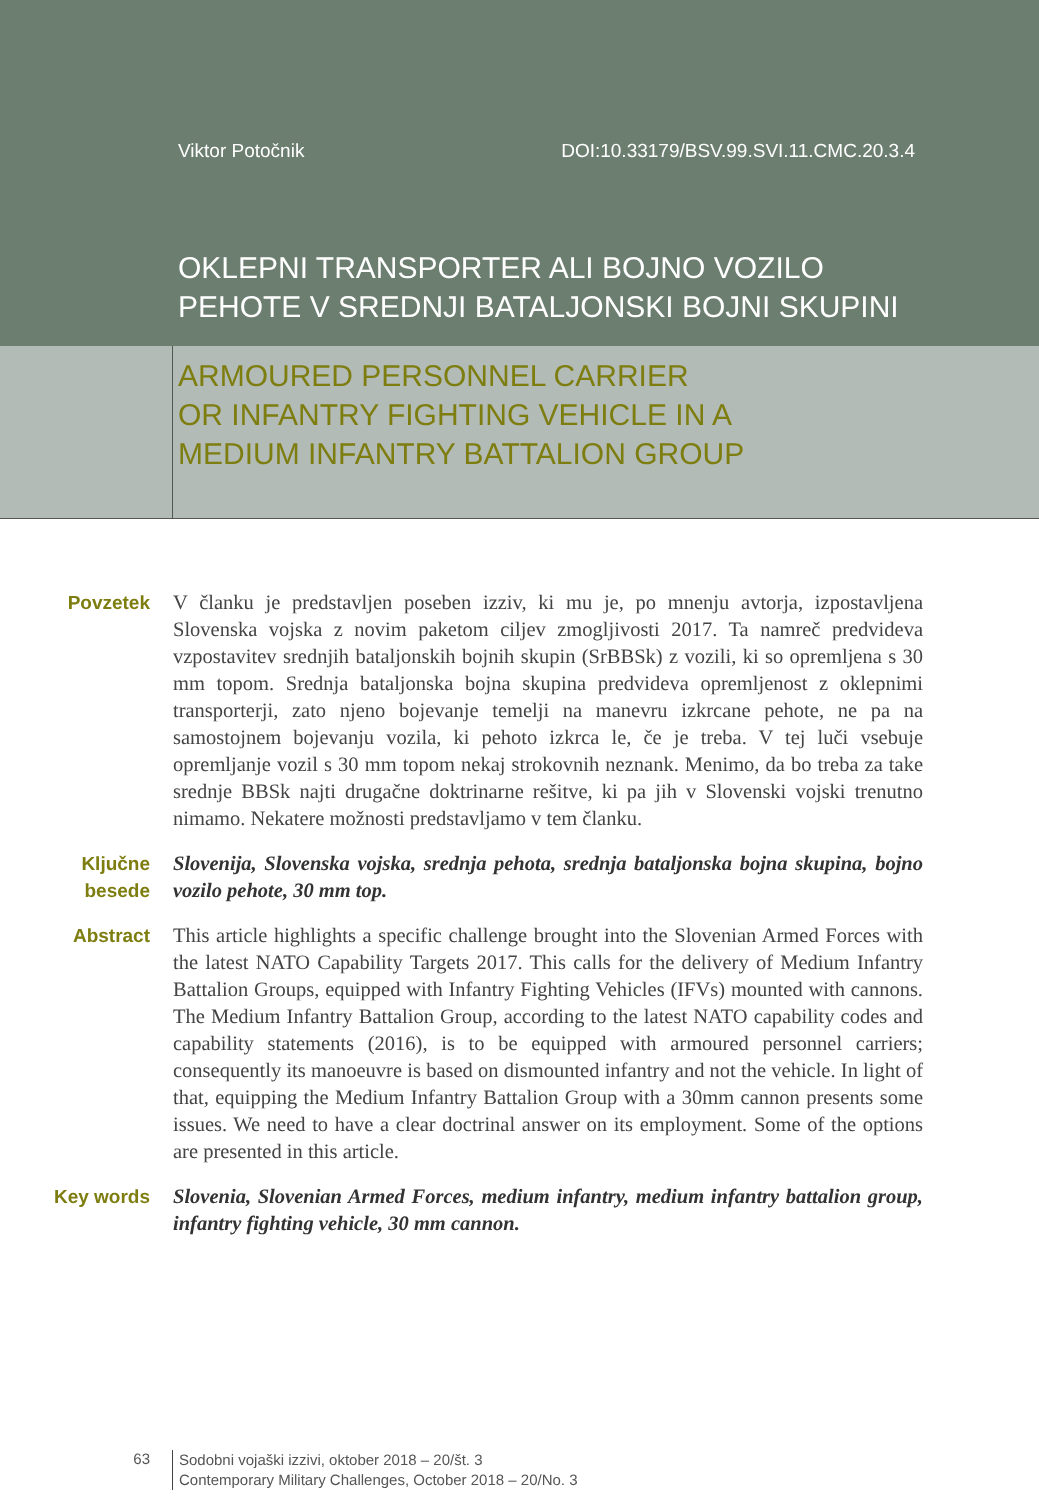Viktor Potočnik DOI:10.33179/BSV.99.SVI.11.CMC.20.3.4
OKLEPNI TRANSPORTER ALI BOJNO VOZILO
PEHOTE V SREDNJI BATALJONSKI BOJNI SKUPINI
ARMOURED PERSONNEL CARRIER
OR INFANTRY FIGHTING VEHICLE IN A
MEDIUM INFANTRY BATTALION GROUP
Povzetek V članku je predstavljen poseben izziv, ki mu je, po mnenju avtorja, izpostavljena Slovenska vojska z novim paketom ciljev zmogljivosti 2017. Ta namreč predvideva vzpostavitev srednjih bataljonskih bojnih skupin (SrBBSk) z vozili, ki so opremljena s 30 mm topom. Srednja bataljonska bojna skupina predvideva opremljenost z oklepnimi transporterji, zato njeno bojevanje temelji na manevru izkrcane pehote, ne pa na samostojnem bojevanju vozila, ki pehoto izkrca le, če je treba. V tej luči vsebuje opremljanje vozil s 30 mm topom nekaj strokovnih neznank. Menimo, da bo treba za take srednje BBSk najti drugačne doktrinarne rešitve, ki pa jih v Slovenski vojski trenutno nimamo. Nekatere možnosti predstavljamo v tem članku.
Ključne besede
Slovenija, Slovenska vojska, srednja pehota, srednja bataljonska bojna skupina, bojno vozilo pehote, 30 mm top.
Abstract This article highlights a specific challenge brought into the Slovenian Armed Forces with the latest NATO Capability Targets 2017. This calls for the delivery of Medium Infantry Battalion Groups, equipped with Infantry Fighting Vehicles (IFVs) mounted with cannons. The Medium Infantry Battalion Group, according to the latest NATO capability codes and capability statements (2016), is to be equipped with armoured personnel carriers; consequently its manoeuvre is based on dismounted infantry and not the vehicle. In light of that, equipping the Medium Infantry Battalion Group with a 30mm cannon presents some issues. We need to have a clear doctrinal answer on its employment. Some of the options are presented in this article.
Key words Slovenia, Slovenian Armed Forces, medium infantry, medium infantry battalion group, infantry fighting vehicle, 30 mm cannon.
63
Sodobni vojaški izzivi, oktober 2018 – 20/št. 3
Contemporary Military Challenges, October 2018 – 20/No. 3